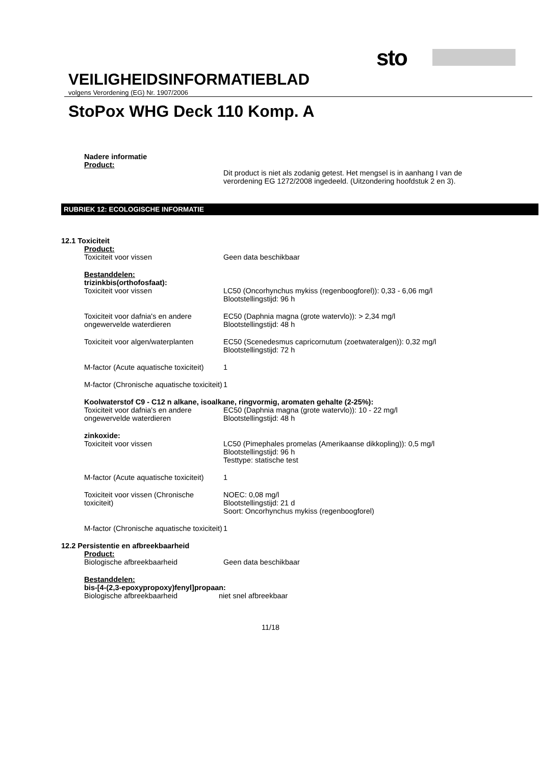sto
VEILIGHEIDSINFORMATIEBLAD
volgens Verordening (EG) Nr. 1907/2006
StoPox WHG Deck 110 Komp. A
Nadere informatie
Product:
Dit product is niet als zodanig getest. Het mengsel is in aanhang I van de verordening EG 1272/2008 ingedeeld. (Uitzondering hoofdstuk 2 en 3).
RUBRIEK 12: ECOLOGISCHE INFORMATIE
12.1 Toxiciteit
Product:
Toxiciteit voor vissen Geen data beschikbaar
Bestanddelen:
trizinkbis(orthofosfaat):
Toxiciteit voor vissen LC50 (Oncorhynchus mykiss (regenboogforel)): 0,33 - 6,06 mg/l
Blootstellingstijd: 96 h
Toxiciteit voor dafnia's en andere ongewervelde waterdieren
EC50 (Daphnia magna (grote watervlo)): > 2,34 mg/l
Blootstellingstijd: 48 h
Toxiciteit voor algen/waterplanten
EC50 (Scenedesmus capricornutum (zoetwateralgen)): 0,32 mg/l
Blootstellingstijd: 72 h
M-factor (Acute aquatische toxiciteit)
1
M-factor (Chronische aquatische toxiciteit)
1
Koolwaterstof C9 - C12 n alkane, isoalkane, ringvormig, aromaten gehalte (2-25%):
Toxiciteit voor dafnia's en andere ongewervelde waterdieren
EC50 (Daphnia magna (grote watervlo)): 10 - 22 mg/l
Blootstellingstijd: 48 h
zinkoxide:
Toxiciteit voor vissen LC50 (Pimephales promelas (Amerikaanse dikkopling)): 0,5 mg/l
Blootstellingstijd: 96 h
Testtype: statische test
M-factor (Acute aquatische toxiciteit)
1
Toxiciteit voor vissen (Chronische toxiciteit)
NOEC: 0,08 mg/l
Blootstellingstijd: 21 d
Soort: Oncorhynchus mykiss (regenboogforel)
M-factor (Chronische aquatische toxiciteit)
1
12.2 Persistentie en afbreekbaarheid
Product:
Biologische afbreekbaarheid Geen data beschikbaar
Bestanddelen:
bis-[4-(2,3-epoxypropoxy)fenyl]propaan:
Biologische afbreekbaarheid niet snel afbreekbaar
11/18